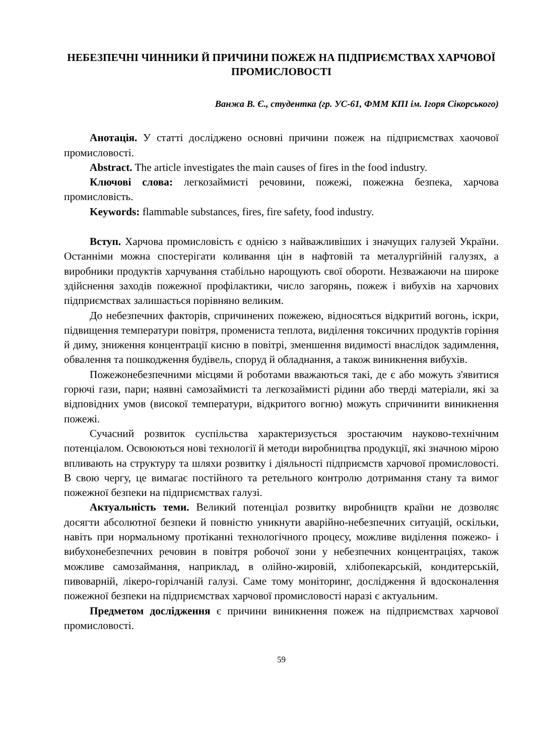НЕБЕЗПЕЧНІ ЧИННИКИ Й ПРИЧИНИ ПОЖЕЖ НА ПІДПРИЄМСТВАХ ХАРЧОВОЇ ПРОМИСЛОВОСТІ
Ванжа В. Є., студентка (гр. УС-61, ФММ КПІ ім. Ігоря Сікорського)
Анотація. У статті досліджено основні причини пожеж на підприємствах хаочової промисловості.
Abstract. The article investigates the main causes of fires in the food industry.
Ключові слова: легкозаймисті речовини, пожежі, пожежна безпека, харчова промисловість.
Keywords: flammable substances, fires, fire safety, food industry.
Вступ. Харчова промисловість є однією з найважливіших і значущих галузей України. Останніми можна спостерігати коливання цін в нафтовій та металургійній галузях, а виробники продуктів харчування стабільно нарощують свої обороти. Незважаючи на широке здійснення заходів пожежної профілактики, число загорянь, пожеж і вибухів на харчових підприємствах залишається порівняно великим.
До небезпечних факторів, спричинених пожежею, відносяться відкритий вогонь, іскри, підвищення температури повітря, промениста теплота, виділення токсичних продуктів горіння й диму, зниження концентрації кисню в повітрі, зменшення видимості внаслідок задимлення, обвалення та пошкодження будівель, споруд й обладнання, а також виникнення вибухів.
Пожежонебезпечними місцями й роботами вважаються такі, де є або можуть з'явитися горючі гази, пари; наявні самозаймисті та легкозаймисті рідини або тверді матеріали, які за відповідних умов (високої температури, відкритого вогню) можуть спричинити виникнення пожежі.
Сучасний розвиток суспільства характеризується зростаючим науково-технічним потенціалом. Освоюються нові технології й методи виробництва продукції, які значною мірою впливають на структуру та шляхи розвитку і діяльності підприємств харчової промисловості. В свою чергу, це вимагає постійного та ретельного контролю дотримання стану та вимог пожежної безпеки на підприємствах галузі.
Актуальність теми. Великий потенціал розвитку виробництв країни не дозволяє досягти абсолютної безпеки й повністю уникнути аварійно-небезпечних ситуацій, оскільки, навіть при нормальному протіканні технологічного процесу, можливе виділення пожежо- і вибухонебезпечних речовин в повітря робочої зони у небезпечних концентраціях, також можливе самозаймання, наприклад, в олійно-жировій, хлібопекарській, кондитерській, пивоварній, лікеро-горілчаній галузі. Саме тому моніторинг, дослідження й вдосконалення пожежної безпеки на підприємствах харчової промисловості наразі є актуальним.
Предметом дослідження є причини виникнення пожеж на підприємствах харчової промисловості.
59